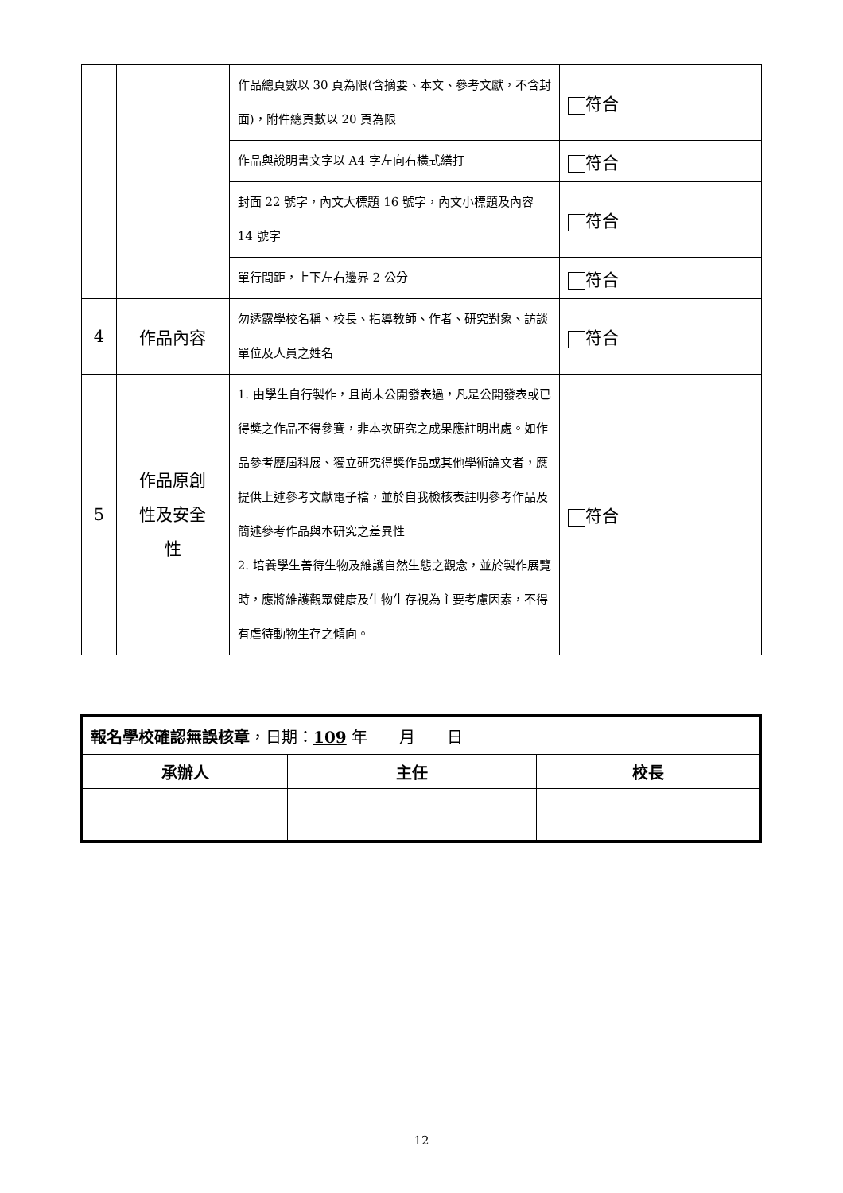| | | 作品總頁數以 30 頁為限(含摘要、本文、參考文獻，不含封面)，附件總頁數以 20 頁為限 | 符合 | |
| | | 作品與說明書文字以 A4 字左向右橫式繕打 | 符合 | |
| | | 封面 22 號字，內文大標題 16 號字，內文小標題及內容 14 號字 | 符合 | |
| | | 單行間距，上下左右邊界 2 公分 | 符合 | |
| 4 | 作品內容 | 勿透露學校名稱、校長、指導教師、作者、研究對象、訪談單位及人員之姓名 | 符合 | |
| 5 | 作品原創 性及安全 性 | 1. 由學生自行製作，且尚未公開發表過，凡是公開發表或已得獎之作品不得參賽，非本次研究之成果應註明出處。如作品參考歷屆科展、獨立研究得獎作品或其他學術論文者，應提供上述參考文獻電子檔，並於自我檢核表註明參考作品及簡述參考作品與本研究之差異性 2. 培養學生善待生物及維護自然生態之觀念，並於製作展覽時，應將維護觀眾健康及生物生存視為主要考慮因素，不得有虐待動物生存之傾向。 | 符合 | |
| 報名學校確認無誤核章 ，日期： 109 年 月 日 | | |
| 承辦人 | 主任 | 校長 |
12